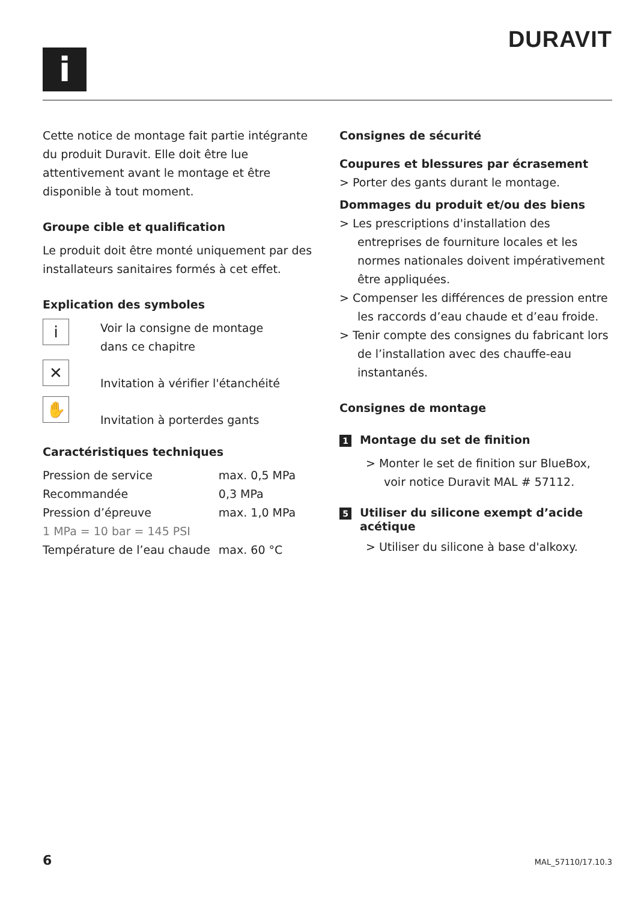DURAVIT
i
Cette notice de montage fait partie intégrante du produit Duravit. Elle doit être lue attentivement avant le montage et être disponible à tout moment.
Groupe cible et qualification
Le produit doit être monté uniquement par des installateurs sanitaires formés à cet effet.
Explication des symboles
i
Voir la consigne de montage
dans ce chapitre
✕
Invitation à vérifier l'étanchéité
✋
Invitation à porterdes gants
Caractéristiques techniques
| Pression de service | max. 0,5 MPa |
| Recommandée | 0,3 MPa |
| Pression d’épreuve | max. 1,0 MPa |
| 1 MPa = 10 bar = 145 PSI | |
| Température de l’eau chaude | max. 60 °C |
Consignes de sécurité
Coupures et blessures par écrasement
> Porter des gants durant le montage.
Dommages du produit et/ou des biens
> Les prescriptions d'installation des entreprises de fourniture locales et les normes nationales doivent impérativement être appliquées.
> Compenser les différences de pression entre les raccords d’eau chaude et d’eau froide.
> Tenir compte des consignes du fabricant lors de l’installation avec des chauffe-eau instantanés.
Consignes de montage
1 Montage du set de finition
> Monter le set de finition sur BlueBox, voir notice Duravit MAL # 57112.
5 Utiliser du silicone exempt d’acide
acétique
> Utiliser du silicone à base d'alkoxy.
6 MAL_57110/17.10.3